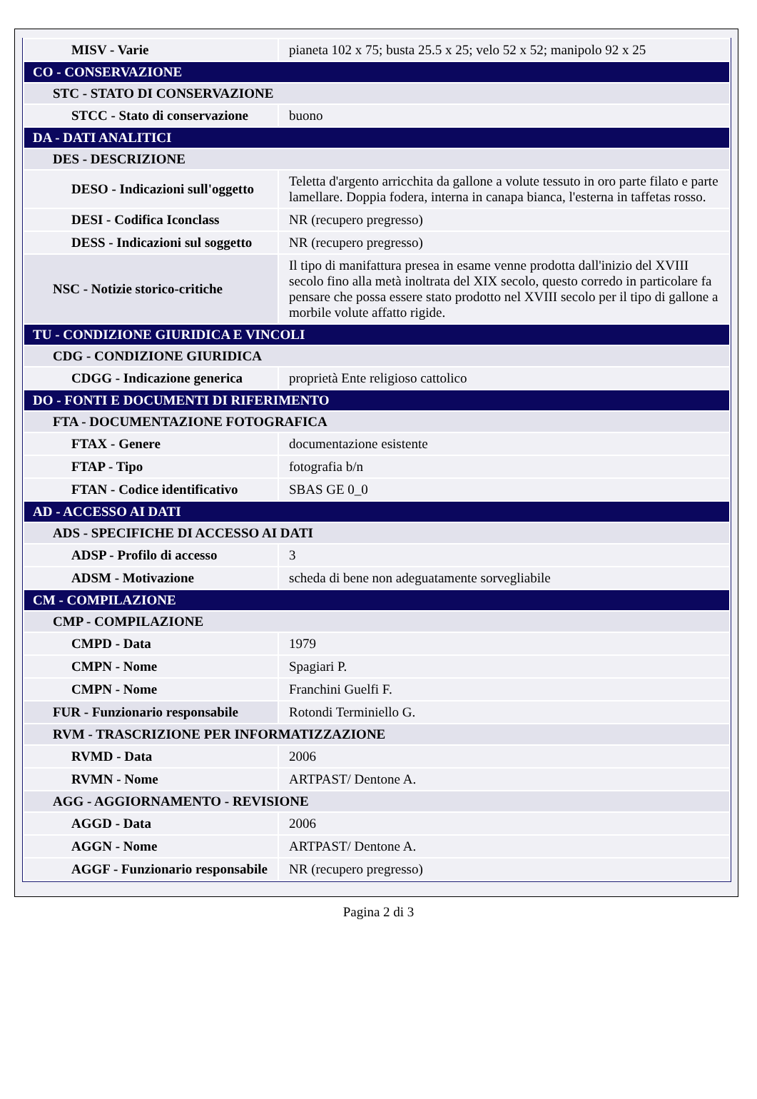| MISV - Varie | pianeta 102 x 75; busta 25.5 x 25; velo 52 x 52; manipolo 92 x 25 |
| CO - CONSERVAZIONE | |
| STC - STATO DI CONSERVAZIONE | |
| STCC - Stato di conservazione | buono |
| DA - DATI ANALITICI | |
| DES - DESCRIZIONE | |
| DESO - Indicazioni sull'oggetto | Teletta d'argento arricchita da gallone a volute tessuto in oro parte filato e parte lamellare. Doppia fodera, interna in canapa bianca, l'esterna in taffetas rosso. |
| DESI - Codifica Iconclass | NR (recupero pregresso) |
| DESS - Indicazioni sul soggetto | NR (recupero pregresso) |
| NSC - Notizie storico-critiche | Il tipo di manifattura presea in esame venne prodotta dall'inizio del XVIII secolo fino alla metà inoltrata del XIX secolo, questo corredo in particolare fa pensare che possa essere stato prodotto nel XVIII secolo per il tipo di gallone a morbile volute affatto rigide. |
| TU - CONDIZIONE GIURIDICA E VINCOLI | |
| CDG - CONDIZIONE GIURIDICA | |
| CDGG - Indicazione generica | proprietà Ente religioso cattolico |
| DO - FONTI E DOCUMENTI DI RIFERIMENTO | |
| FTA - DOCUMENTAZIONE FOTOGRAFICA | |
| FTAX - Genere | documentazione esistente |
| FTAP - Tipo | fotografia b/n |
| FTAN - Codice identificativo | SBAS GE 0_0 |
| AD - ACCESSO AI DATI | |
| ADS - SPECIFICHE DI ACCESSO AI DATI | |
| ADSP - Profilo di accesso | 3 |
| ADSM - Motivazione | scheda di bene non adeguatamente sorvegliabile |
| CM - COMPILAZIONE | |
| CMP - COMPILAZIONE | |
| CMPD - Data | 1979 |
| CMPN - Nome | Spagiari P. |
| CMPN - Nome | Franchini Guelfi F. |
| FUR - Funzionario responsabile | Rotondi Terminiello G. |
| RVM - TRASCRIZIONE PER INFORMATIZZAZIONE | |
| RVMD - Data | 2006 |
| RVMN - Nome | ARTPAST/ Dentone A. |
| AGG - AGGIORNAMENTO - REVISIONE | |
| AGGD - Data | 2006 |
| AGGN - Nome | ARTPAST/ Dentone A. |
| AGGF - Funzionario responsabile | NR (recupero pregresso) |
Pagina 2 di 3